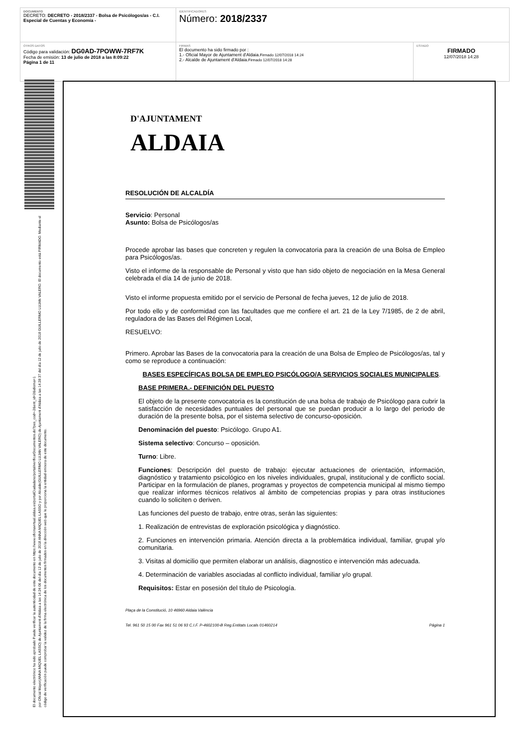| DOCUMENTO DECRETO: DECRETO - 2018/2337 - Bolsa de Psicólogos/as - C.I. Especial de Cuentas y Economía - | IDENTIFICADORES Número: 2018/2337 | |
| OTROS DATOS Código para validación: DG0AD-7POWW-7RF7K Fecha de emisión: 13 de julio de 2018 a las 8:09:22 Página 1 de 11 | FIRMAS El documento ha sido firmado por : 1.- Oficial Mayor de Ajuntament d'Aldaia. Firmado 12/07/2018 14:24 2.- Alcalde de Ajuntament d'Aldaia. Firmado 12/07/2018 14:28 | ESTADO FIRMADO 12/07/2018 14:28 |
El documento electrónico ha sido aprobado Puede verificar la autenticidad de este documento en https://www.oficinavirtual.aldaia.es/portalCiudadano/portal/verificarDocumentos.do?pes_cod=-2&ent_id=2&idioma=1
por Oficial Mayor(ANNA MIQUEL LASSO) de Ajuntament d'Aldaia a las 14:24:06 del día 12 de julio de 2018 ANNA MIQUEL LASSO y por Alcalde(GUILLERMO LUJAN VALERO) de Ajuntament d'Aldaia a las 14:28:37 del día 12 de julio de 2018 GUILLERMO LUJAN VALERO. El documento está FIRMADO. Mediante el código de verificación puede comprobar la validez de la firma electrónica de los documentos firmados en la dirección web que le proporciona la entidad emisora de este documento.
D'AJUNTAMENT
ALDAIA
RESOLUCIÓN DE ALCALDÍA
Servicio: Personal
Asunto: Bolsa de Psicólogos/as
Procede aprobar las bases que concreten y regulen la convocatoria para la creación de una Bolsa de Empleo para Psicólogos/as.
Visto el informe de la responsable de Personal y visto que han sido objeto de negociación en la Mesa General celebrada el día 14 de junio de 2018.
Visto el informe propuesta emitido por el servicio de Personal de fecha jueves, 12 de julio de 2018.
Por todo ello y de conformidad con las facultades que me confiere el art. 21 de la Ley 7/1985, de 2 de abril, reguladora de las Bases del Régimen Local,
RESUELVO:
Primero. Aprobar las Bases de la convocatoria para la creación de una Bolsa de Empleo de Psicólogos/as, tal y como se reproduce a continuación:
BASES ESPECÍFICAS BOLSA DE EMPLEO PSICÓLOGO/A SERVICIOS SOCIALES MUNICIPALES.
BASE PRIMERA.- DEFINICIÓN DEL PUESTO
El objeto de la presente convocatoria es la constitución de una bolsa de trabajo de Psicólogo para cubrir la satisfacción de necesidades puntuales del personal que se puedan producir a lo largo del periodo de duración de la presente bolsa, por el sistema selectivo de concurso-oposición.
Denominación del puesto: Psicólogo. Grupo A1.
Sistema selectivo: Concurso – oposición.
Turno: Libre.
Funciones: Descripción del puesto de trabajo: ejecutar actuaciones de orientación, información, diagnóstico y tratamiento psicológico en los niveles individuales, grupal, institucional y de conflicto social. Participar en la formulación de planes, programas y proyectos de competencia municipal al mismo tiempo que realizar informes técnicos relativos al ámbito de competencias propias y para otras instituciones cuando lo soliciten o deriven.
Las funciones del puesto de trabajo, entre otras, serán las siguientes:
1. Realización de entrevistas de exploración psicológica y diagnóstico.
2. Funciones en intervención primaria. Atención directa a la problemática individual, familiar, grupal y/o comunitaria.
3. Visitas al domicilio que permiten elaborar un análisis, diagnostico e intervención más adecuada.
4. Determinación de variables asociadas al conflicto individual, familiar y/o grupal.
Requisitos: Estar en posesión del título de Psicología.
Plaça de la Constitució, 10 46960 Aldaia València
Tel. 961 50 15 00 Fax 961 51 06 93 C.I.F. P-4602100-B Reg.Entitats Locals 01460214 Página 1